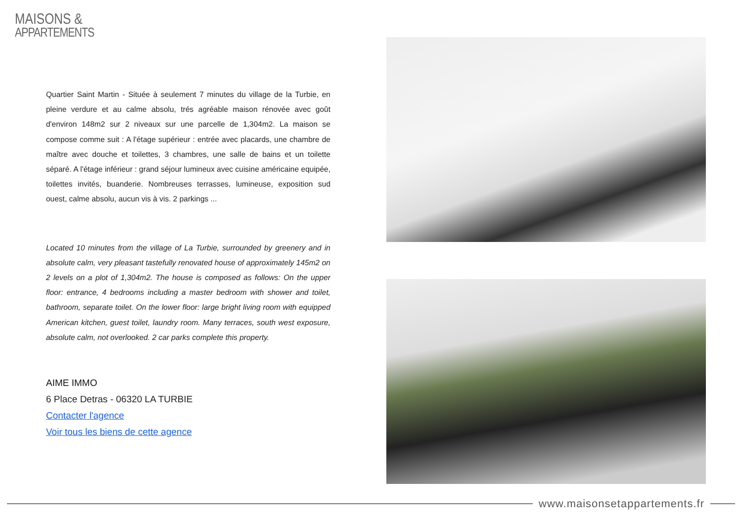MAISONS &
APPARTEMENTS
Quartier Saint Martin - Située à seulement 7 minutes du village de la Turbie, en pleine verdure et au calme absolu, trés agréable maison rénovée avec goût d'environ 148m2 sur 2 niveaux sur une parcelle de 1,304m2. La maison se compose comme suit : A l'étage supérieur : entrée avec placards, une chambre de maître avec douche et toilettes, 3 chambres, une salle de bains et un toilette séparé. A l'étage inférieur : grand séjour lumineux avec cuisine américaine equipée, toilettes invités, buanderie. Nombreuses terrasses, lumineuse, exposition sud ouest, calme absolu, aucun vis à vis. 2 parkings ...
Located 10 minutes from the village of La Turbie, surrounded by greenery and in absolute calm, very pleasant tastefully renovated house of approximately 145m2 on 2 levels on a plot of 1,304m2. The house is composed as follows: On the upper floor: entrance, 4 bedrooms including a master bedroom with shower and toilet, bathroom, separate toilet. On the lower floor: large bright living room with equipped American kitchen, guest toilet, laundry room. Many terraces, south west exposure, absolute calm, not overlooked. 2 car parks complete this property.
AIME IMMO
6 Place Detras - 06320 LA TURBIE
Contacter l'agence
Voir tous les biens de cette agence
www.maisonsetappartements.fr